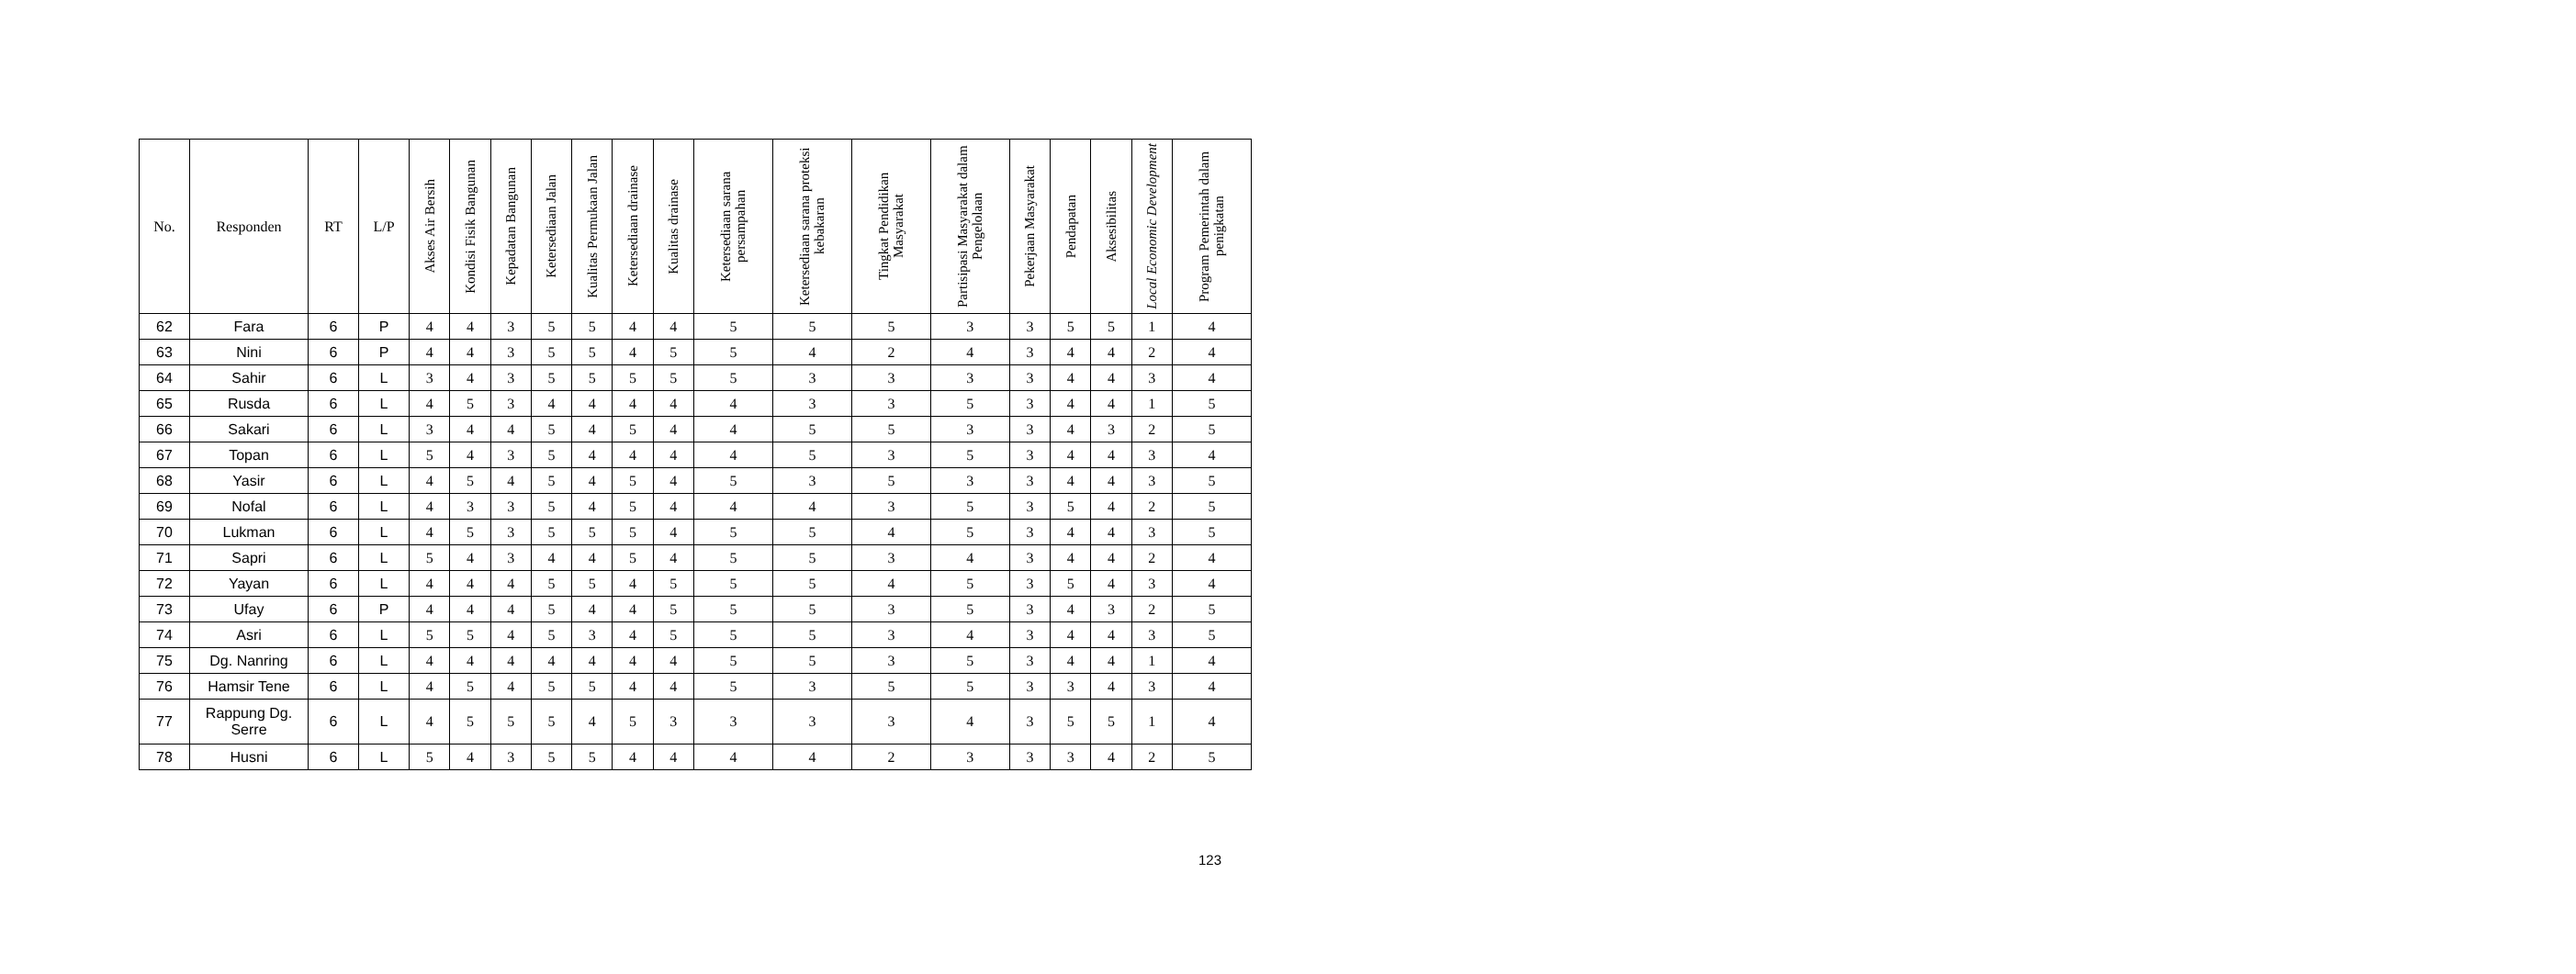| No. | Responden | RT | L/P | Akses Air Bersih | Kondisi Fisik Bangunan | Kepadatan Bangunan | Ketersediaan Jalan | Kualitas Permukaan Jalan | Ketersediaan drainase | Kualitas drainase | Ketersediaan sarana persampahan | Ketersediaan sarana proteksi kebakaran | Tingkat Pendidikan Masyarakat | Partisipasi Masyarakat dalam Pengelolaan | Pekerjaan Masyarakat | Pendapatan | Aksesibilitas | Local Economic Development | Program Pemerintah dalam penigkatan |
| --- | --- | --- | --- | --- | --- | --- | --- | --- | --- | --- | --- | --- | --- | --- | --- | --- | --- | --- | --- |
| 62 | Fara | 6 | P | 4 | 4 | 3 | 5 | 5 | 4 | 4 | 5 | 5 | 5 | 3 | 3 | 5 | 5 | 1 | 4 |
| 63 | Nini | 6 | P | 4 | 4 | 3 | 5 | 5 | 4 | 5 | 5 | 4 | 2 | 4 | 3 | 4 | 4 | 2 | 4 |
| 64 | Sahir | 6 | L | 3 | 4 | 3 | 5 | 5 | 5 | 5 | 5 | 3 | 3 | 3 | 3 | 4 | 4 | 3 | 4 |
| 65 | Rusda | 6 | L | 4 | 5 | 3 | 4 | 4 | 4 | 4 | 4 | 3 | 3 | 5 | 3 | 4 | 4 | 1 | 5 |
| 66 | Sakari | 6 | L | 3 | 4 | 4 | 5 | 4 | 5 | 4 | 4 | 5 | 5 | 3 | 3 | 4 | 3 | 2 | 5 |
| 67 | Topan | 6 | L | 5 | 4 | 3 | 5 | 4 | 4 | 4 | 4 | 5 | 3 | 5 | 3 | 4 | 4 | 3 | 4 |
| 68 | Yasir | 6 | L | 4 | 5 | 4 | 5 | 4 | 5 | 4 | 5 | 3 | 5 | 3 | 3 | 4 | 4 | 3 | 5 |
| 69 | Nofal | 6 | L | 4 | 3 | 3 | 5 | 4 | 5 | 4 | 4 | 4 | 3 | 5 | 3 | 5 | 4 | 2 | 5 |
| 70 | Lukman | 6 | L | 4 | 5 | 3 | 5 | 5 | 5 | 4 | 5 | 5 | 4 | 5 | 3 | 4 | 4 | 3 | 5 |
| 71 | Sapri | 6 | L | 5 | 4 | 3 | 4 | 4 | 5 | 4 | 5 | 5 | 3 | 4 | 3 | 4 | 4 | 2 | 4 |
| 72 | Yayan | 6 | L | 4 | 4 | 4 | 5 | 5 | 4 | 5 | 5 | 5 | 4 | 5 | 3 | 5 | 4 | 3 | 4 |
| 73 | Ufay | 6 | P | 4 | 4 | 4 | 5 | 4 | 4 | 5 | 5 | 5 | 3 | 5 | 3 | 4 | 3 | 2 | 5 |
| 74 | Asri | 6 | L | 5 | 5 | 4 | 5 | 3 | 4 | 5 | 5 | 5 | 3 | 4 | 3 | 4 | 4 | 3 | 5 |
| 75 | Dg. Nanring | 6 | L | 4 | 4 | 4 | 4 | 4 | 4 | 4 | 5 | 5 | 3 | 5 | 3 | 4 | 4 | 1 | 4 |
| 76 | Hamsir Tene | 6 | L | 4 | 5 | 4 | 5 | 5 | 4 | 4 | 5 | 3 | 5 | 5 | 3 | 3 | 4 | 3 | 4 |
| 77 | Rappung Dg. Serre | 6 | L | 4 | 5 | 5 | 5 | 4 | 5 | 3 | 3 | 3 | 3 | 4 | 3 | 5 | 5 | 1 | 4 |
| 78 | Husni | 6 | L | 5 | 4 | 3 | 5 | 5 | 4 | 4 | 4 | 4 | 2 | 3 | 3 | 3 | 4 | 2 | 5 |
123